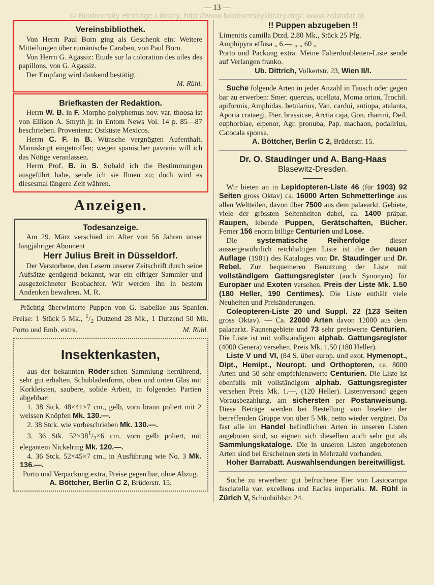— 13 —
© Biodiversity Heritage Library, http://www.biodiversitylibrary.org/; www.zobodat.at
Vereinsbibliothek.
Von Herrn Paul Born ging als Geschenk ein: Weitere Mitteilungen über rumänische Caraben, von Paul Born.
Von Herrn G. Agassiz: Etude sur la coloration des ailes des papillons, von G. Agassiz.
Der Empfang wird dankend bestätigt.
M. Rühl.
Briefkasten der Redaktion.
Herrn W. B. in F. Morpho polyphemus nov. var. thoosa ist von Ellison A. Smyth jr. in Entom News Vol. 14 p. 85—87 beschrieben. Provenienz: Ostküste Mexicos.
Herrn C. F. in B. Wünsche vergnügten Aufenthalt. Manuskript eingetroffen; wegen spanischer pavonia will ich das Nötige veranlassen.
Herrn Prof. B. in S. Sobald ich die Bestimmungen ausgeführt habe, sende ich sie Ihnen zu; doch wird es diesesmal längere Zeit währen.
Anzeigen.
Todesanzeige.
Am 29. März verschied im Alter von 56 Jahren unser langjähriger Abonnent
Herr Julius Breit in Düsseldorf.
Der Verstorbene, den Lesern unserer Zeitschrift durch seine Aufsätze genügend bekannt, war ein eifriger Sammler und ausgezeichneter Beobachter. Wir werden ihn in bestem Andenken bewahren. M. R.
Prächtig überwinterte Puppen von G. isabellae aus Spanien. Preise: 1 Stück 5 Mk., 1/2 Dutzend 28 Mk., 1 Dutzend 50 Mk. Porto und Emb. extra. M. Rühl.
Insektenkasten,
aus der bekannten Röder'schen Sammlung herrührend, sehr gut erhalten, Schubladenform, oben und unten Glas mit Korkleisten, saubere, solide Arbeit, in folgenden Partien abgebbar:
1. 38 Stck. 48×41×7 cm., gelb, vorn braun poliert mit 2 weissen Knöpfen Mk. 130.—.
2. 38 Stck. wie vorbeschrieben Mk. 130.—.
3. 36 Stk. 52×381/2×6 cm. vorn gelb poliert, mit elegantem Nickelring Mk. 120.—.
4. 36 Stck. 52×45×7 cm., in Ausführung wie No. 3 Mk. 136.—.
Porto und Verpackung extra, Preise gegen bar, ohne Abzug.
A. Böttcher, Berlin C 2, Brüderstr. 15.
!! Puppen abzugeben !!
Limenitis camilla Dtzd, 2.80 Mk., Stück 25 Pfg.
Amphipyra effusa „ 6.— „ „ 60 „
Porto und Packung extra. Meine Falterdoubletten-Liste sende auf Verlangen franko.
Ub. Dittrich, Volkertstr. 23, Wien II/I.
Suche folgende Arten in jeder Anzahl in Tausch oder gegen bar zu erwerben: Smer. quercus, ocellata, Moma orion, Trochil. apiformis, Amphidas. betularius, Van. cardui, antiopa, atalanta, Aporia crataegi, Pier. brassicae, Arctia caja, Gon. rhamni, Deil. euphorbiae, elpenor, Agr. pronuba, Pap. machaon, podalirius, Catocala sponsa.
A. Böttcher, Berlin C 2, Brüderstr. 15.
Dr. O. Staudinger und A. Bang-Haas
Blasewitz-Dresden.
Wir bieten an in Lepidopteren-Liste 46 (für 1903) 92 Seiten gross Oktav) ca. 16000 Arten Schmetterlinge aus allen Weltteilen, davon über 7500 aus dem palaearkt. Gebiete, viele der grössten Seltenheiten dabei, ca. 1400 präpar. Raupen, lebende Puppen, Gerätschaften, Bücher. Ferner 156 enorm billige Centurien und Lose.
Die systematische Reihenfolge dieser aussergewöhnlich reichhaltigen Liste ist die der neuen Auflage (1901) des Kataloges von Dr. Staudinger und Dr. Rebel. Zur bequemeren Benutzung der Liste mit vollständigem Gattungsregister (auch Synonym) für Europäer und Exoten versehen. Preis der Liste Mk. 1.50 (180 Heller, 190 Centimes). Die Liste enthält viele Neuheiten und Preisänderungen.
Coleopteren-Liste 20 und Suppl. 22 (123 Seiten gross Oktav). — Ca. 22000 Arten davon 12000 aus dem palaearkt. Faunengebiete und 73 sehr preiswerte Centurien. Die Liste ist mit vollständigem alphab. Gattungsregister (4000 Genera) versehen. Preis Mk. 1.50 (180 Heller).
Liste V und VI, (84 S. über europ. und exot. Hymenopt., Dipt., Hemipt., Neuropt. und Orthopteren, ca. 8000 Arten und 50 sehr empfehlenswerte Centurien. Die Liste ist ebenfalls mit vollständigem alphab. Gattungsregister versehen Preis Mk. 1.—, (120 Heller). Listenversand gegen Vorausbezahlung. am sichersten per Postanweisung. Diese Beträge werden bei Bestellung von Insekten der betreffenden Gruppe von über 5 Mk. netto wieder vergütet. Da fast alle im Handel befindlichen Arten in unseren Listen angeboten sind, so eignen sich dieselben auch sehr gut als Sammlungskataloge. Die in unseren Listen angebotenen Arten sind bei Erscheinen stets in Mehrzahl vorhanden.
Hoher Barrabatt. Auswahlsendungen bereitwilligst.
Suche zu erwerben: gut befruchtete Eier von Lasiocampa fasciatella var. excellens und Eacles imperialis. M. Rühl in Zürich V, Schönbühlstr. 24.